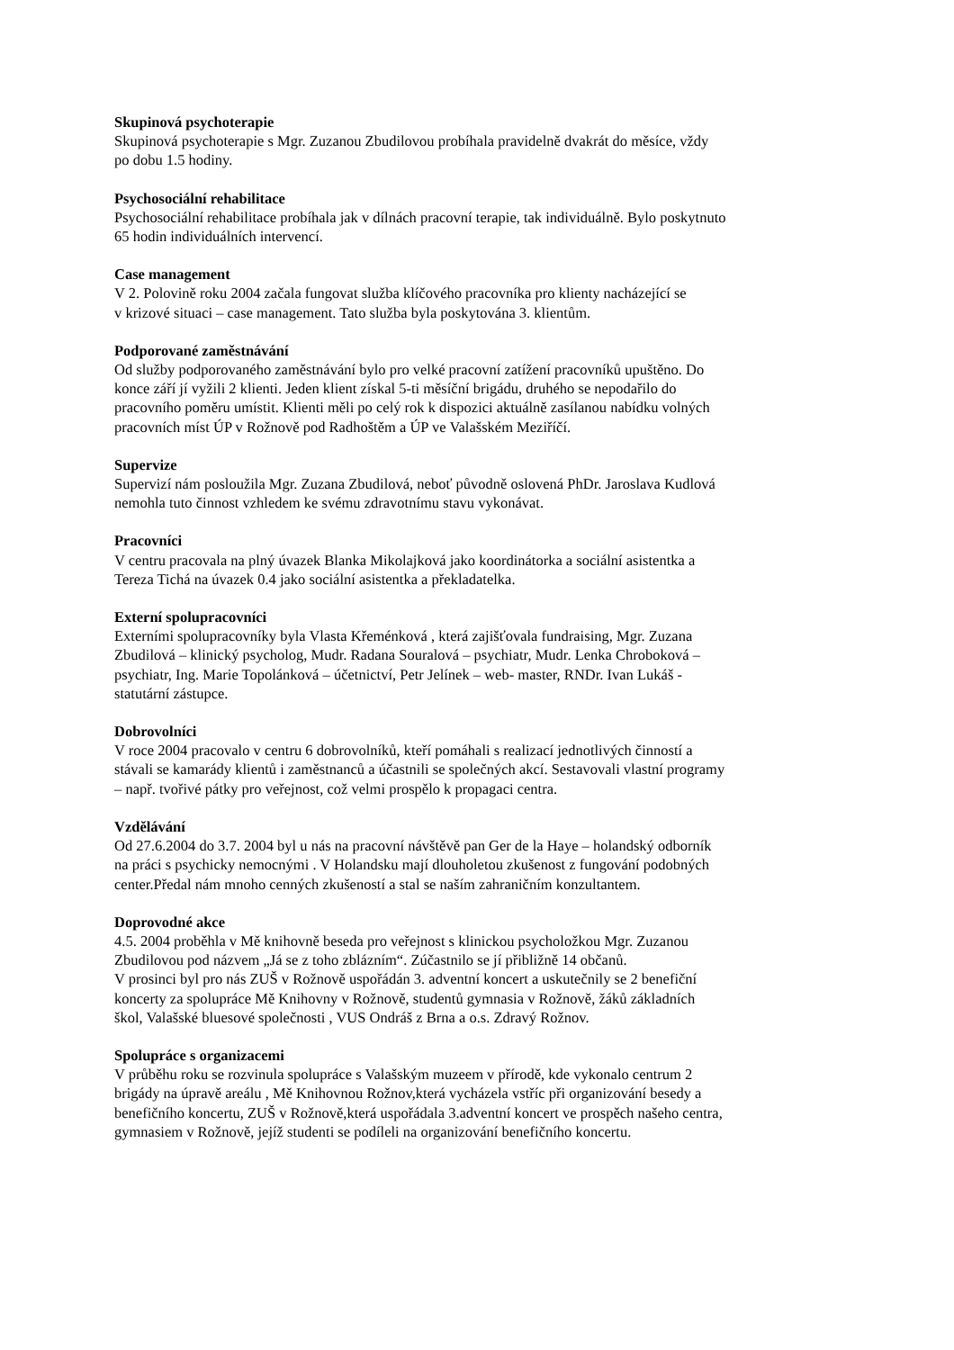Skupinová psychoterapie
Skupinová psychoterapie s Mgr. Zuzanou Zbudilovou probíhala pravidelně dvakrát do měsíce, vždy
po dobu 1.5 hodiny.
Psychosociální rehabilitace
Psychosociální rehabilitace probíhala jak v dílnách pracovní terapie, tak individuálně. Bylo poskytnuto
65 hodin individuálních intervencí.
Case management
V 2. Polovině roku 2004 začala fungovat služba klíčového pracovníka pro klienty nacházející se
v krizové situaci – case management. Tato služba byla poskytována 3. klientům.
Podporované zaměstnávání
Od služby podporovaného zaměstnávání bylo pro velké pracovní zatížení pracovníků upuštěno. Do
konce září jí vyžili 2 klienti. Jeden klient získal 5-ti měsíční brigádu, druhého se nepodařilo do
pracovního poměru umístit. Klienti měli po celý rok k dispozici aktuálně zasílanou nabídku volných
pracovních míst ÚP v Rožnově pod Radhoštěm a ÚP ve Valašském Meziříčí.
Supervize
Supervizí nám posloužila Mgr. Zuzana Zbudilová, neboť původně oslovená PhDr. Jaroslava Kudlová
nemohla tuto činnost vzhledem ke svému zdravotnímu stavu vykonávat.
Pracovníci
V centru pracovala na plný úvazek Blanka Mikolajková jako koordinátorka a sociální asistentka a
Tereza Tichá na úvazek 0.4 jako sociální asistentka a překladatelka.
Externí spolupracovníci
Externími spolupracovníky byla Vlasta Křeménková , která zajišťovala fundraising, Mgr. Zuzana
Zbudilová – klinický psycholog, Mudr. Radana Souralová – psychiatr, Mudr. Lenka Chroboková –
psychiatr, Ing. Marie Topolánková – účetnictví, Petr Jelínek – web- master, RNDr. Ivan Lukáš -
statutární zástupce.
Dobrovolníci
V roce 2004 pracovalo v centru 6 dobrovolníků, kteří pomáhali s realizací jednotlivých činností a
stávali se kamarády klientů i zaměstnanců a účastnili se společných akcí. Sestavovali vlastní programy
– např. tvořivé pátky pro veřejnost, což velmi prospělo k propagaci centra.
Vzdělávání
Od 27.6.2004 do 3.7. 2004 byl u nás na pracovní návštěvě pan Ger de la Haye – holandský odborník
na práci s psychicky nemocnými . V Holandsku mají dlouholetou zkušenost z fungování podobných
center.Předal nám mnoho cenných zkušeností a stal se naším zahraničním konzultantem.
Doprovodné akce
4.5. 2004 proběhla v Mě knihovně beseda pro veřejnost s klinickou psycholožkou Mgr. Zuzanou
Zbudilovou pod názvem „Já se z toho zblázním“. Zúčastnilo se jí přibližně 14 občanů.
V prosinci byl pro nás ZUŠ v Rožnově uspořádán 3. adventní koncert a uskutečnily se 2 benefiční
koncerty za spolupráce Mě Knihovny v Rožnově, studentů gymnasia v Rožnově, žáků základních
škol, Valašské bluesové společnosti , VUS Ondráš z Brna a o.s. Zdravý Rožnov.
Spolupráce s organizacemi
V průběhu roku se rozvinula spolupráce s Valašským muzeem v přírodě, kde vykonalo centrum 2
brigády na úpravě areálu , Mě Knihovnou Rožnov,která vycházela vstříc při organizování besedy a
benefičního koncertu, ZUŠ v Rožnově,která uspořádala 3.adventní koncert ve prospěch našeho centra,
gymnasiem v Rožnově, jejíž studenti se podíleli na organizování benefičního koncertu.